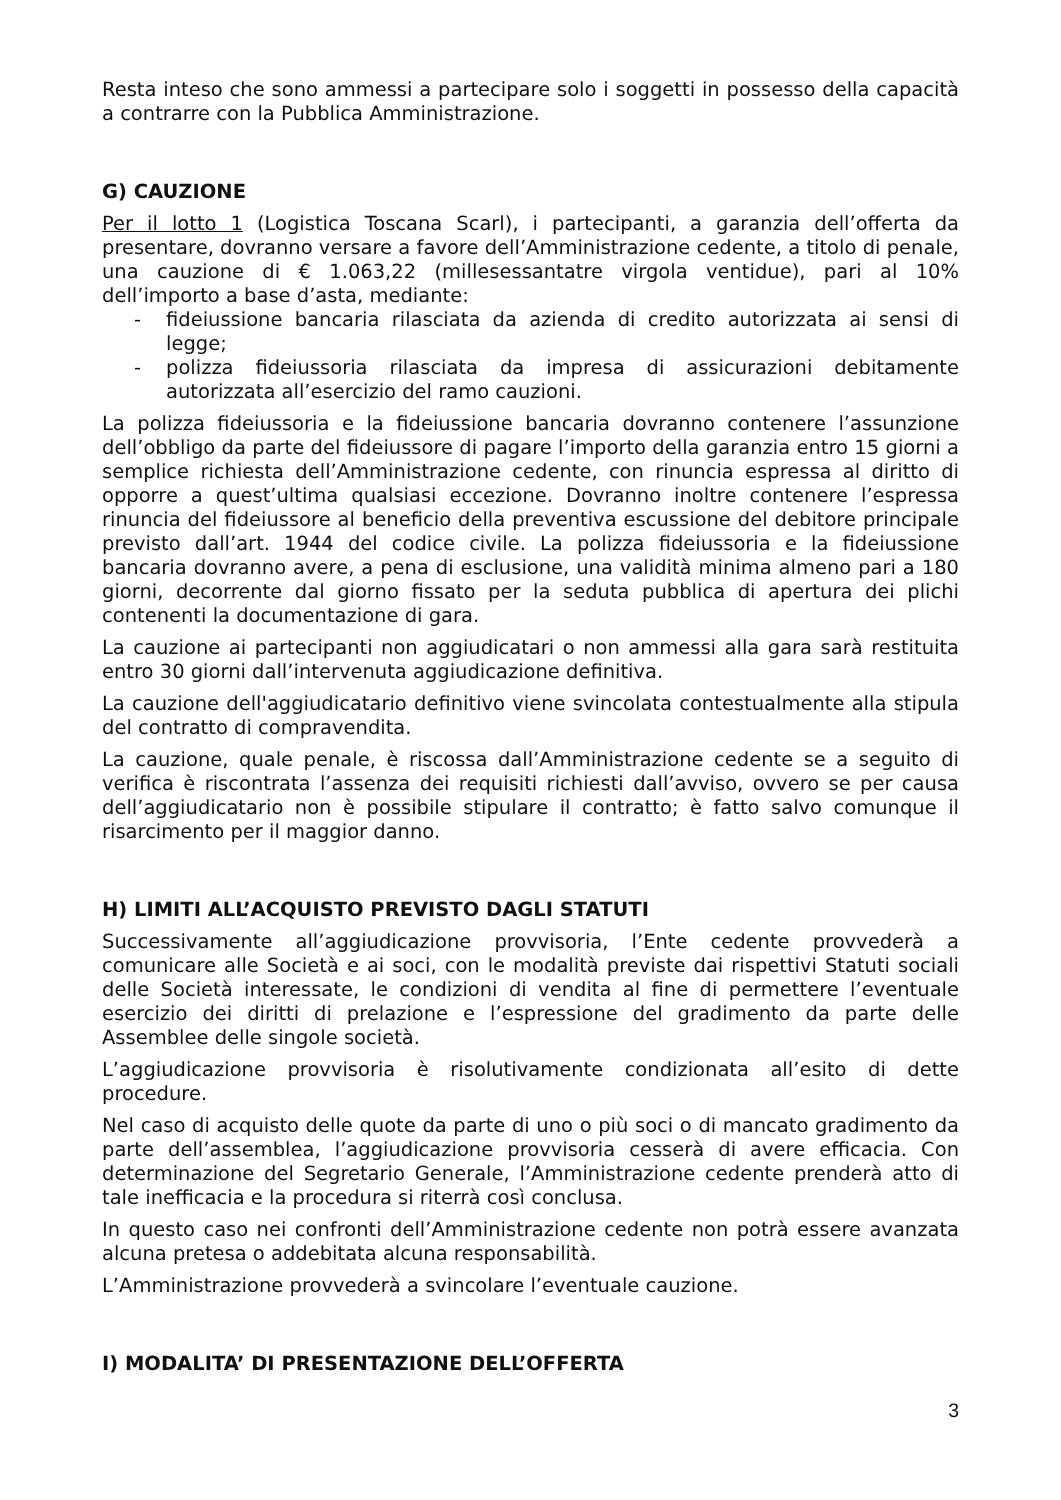Resta inteso che sono ammessi a partecipare solo i soggetti in possesso della capacità a contrarre con la Pubblica Amministrazione.
G) CAUZIONE
Per il lotto 1 (Logistica Toscana Scarl), i partecipanti, a garanzia dell’offerta da presentare, dovranno versare a favore dell’Amministrazione cedente, a titolo di penale, una cauzione di € 1.063,22 (millesessantatre virgola ventidue), pari al 10% dell’importo a base d’asta, mediante:
- fideiussione bancaria rilasciata da azienda di credito autorizzata ai sensi di legge;
- polizza fideiussoria rilasciata da impresa di assicurazioni debitamente autorizzata all’esercizio del ramo cauzioni.
La polizza fideiussoria e la fideiussione bancaria dovranno contenere l’assunzione dell’obbligo da parte del fideiussore di pagare l’importo della garanzia entro 15 giorni a semplice richiesta dell’Amministrazione cedente, con rinuncia espressa al diritto di opporre a quest’ultima qualsiasi eccezione. Dovranno inoltre contenere l’espressa rinuncia del fideiussore al beneficio della preventiva escussione del debitore principale previsto dall’art. 1944 del codice civile. La polizza fideiussoria e la fideiussione bancaria dovranno avere, a pena di esclusione, una validità minima almeno pari a 180 giorni, decorrente dal giorno fissato per la seduta pubblica di apertura dei plichi contenenti la documentazione di gara.
La cauzione ai partecipanti non aggiudicatari o non ammessi alla gara sarà restituita entro 30 giorni dall’intervenuta aggiudicazione definitiva.
La cauzione dell'aggiudicatario definitivo viene svincolata contestualmente alla stipula del contratto di compravendita.
La cauzione, quale penale, è riscossa dall’Amministrazione cedente se a seguito di verifica è riscontrata l’assenza dei requisiti richiesti dall’avviso, ovvero se per causa dell’aggiudicatario non è possibile stipulare il contratto; è fatto salvo comunque il risarcimento per il maggior danno.
H) LIMITI ALL’ACQUISTO PREVISTO DAGLI STATUTI
Successivamente all’aggiudicazione provvisoria, l’Ente cedente provvederà a comunicare alle Società e ai soci, con le modalità previste dai rispettivi Statuti sociali delle Società interessate, le condizioni di vendita al fine di permettere l’eventuale esercizio dei diritti di prelazione e l’espressione del gradimento da parte delle Assemblee delle singole società.
L’aggiudicazione provvisoria è risolutivamente condizionata all’esito di dette procedure.
Nel caso di acquisto delle quote da parte di uno o più soci o di mancato gradimento da parte dell’assemblea, l’aggiudicazione provvisoria cesserà di avere efficacia. Con determinazione del Segretario Generale, l’Amministrazione cedente prenderà atto di tale inefficacia e la procedura si riterrà così conclusa.
In questo caso nei confronti dell’Amministrazione cedente non potrà essere avanzata alcuna pretesa o addebitata alcuna responsabilità.
L’Amministrazione provvederà a svincolare l’eventuale cauzione.
I) MODALITA’ DI PRESENTAZIONE DELL’OFFERTA
3